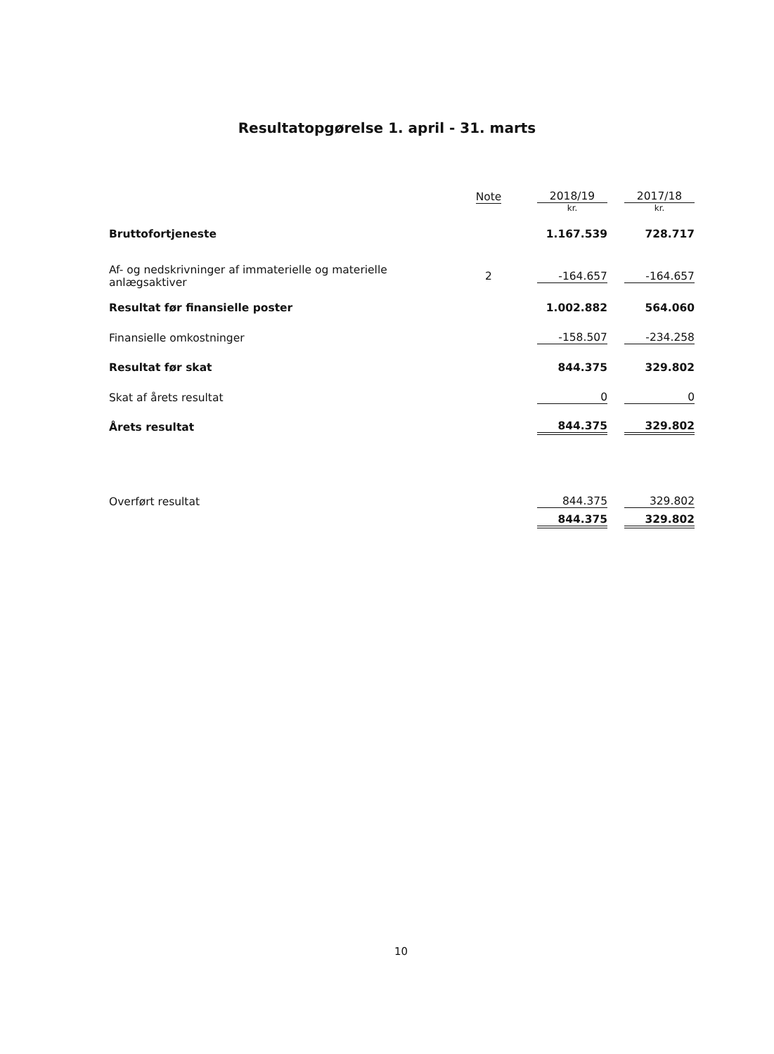Resultatopgørelse 1. april - 31. marts
| | Note | 2018/19 | 2017/18 |
| --- | --- | --- | --- |
| | | kr. | kr. |
| Bruttofortjeneste | | 1.167.539 | 728.717 |
| Af- og nedskrivninger af immaterielle og materielle anlægsaktiver | 2 | -164.657 | -164.657 |
| Resultat før finansielle poster | | 1.002.882 | 564.060 |
| Finansielle omkostninger | | -158.507 | -234.258 |
| Resultat før skat | | 844.375 | 329.802 |
| Skat af årets resultat | | 0 | 0 |
| Årets resultat | | 844.375 | 329.802 |
| Overført resultat | | 844.375 | 329.802 |
| | | 844.375 | 329.802 |
10